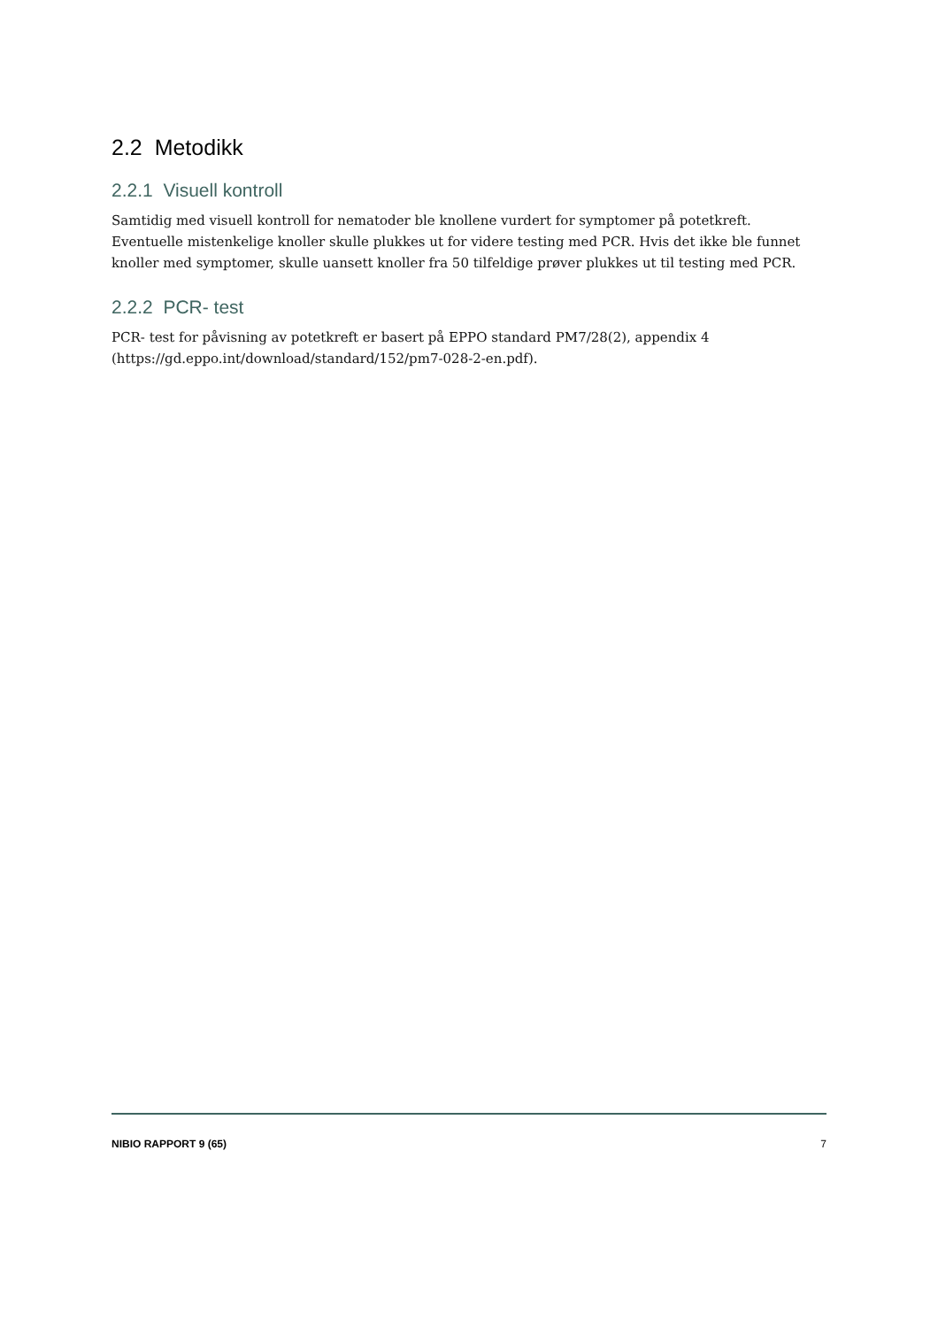2.2 Metodikk
2.2.1 Visuell kontroll
Samtidig med visuell kontroll for nematoder ble knollene vurdert for symptomer på potetkreft. Eventuelle mistenkelige knoller skulle plukkes ut for videre testing med PCR. Hvis det ikke ble funnet knoller med symptomer, skulle uansett knoller fra 50 tilfeldige prøver plukkes ut til testing med PCR.
2.2.2 PCR- test
PCR- test for påvisning av potetkreft er basert på EPPO standard PM7/28(2), appendix 4 (https://gd.eppo.int/download/standard/152/pm7-028-2-en.pdf).
NIBIO RAPPORT 9 (65) 7